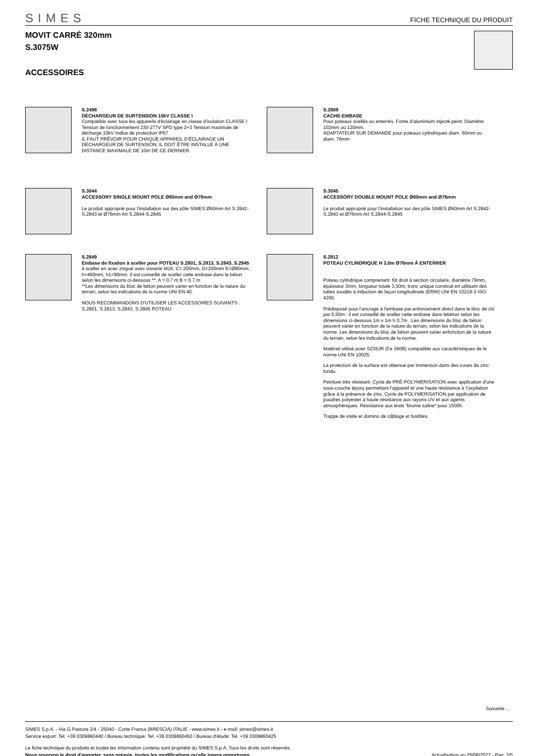SIMES
FICHE TECHNIQUE DU PRODUIT
MOVIT CARRÉ 320mm
S.3075W
ACCESSOIRES
S.2498
DÉCHARGEUR DE SURTENSION 10kV CLASSE I
Compatible avec tous les appareils d'éclairage en classe d'isolation CLASSE I Tension de fonctionnement 230-277V SPD type 2+3 Tension maximale de décharge 10kV Indice de protection IP67
IL FAUT PRÉVOIR POUR CHAQUE APPAREIL D'ÉCLAIRAGE UN DÉCHARGEUR DE SURTENSION; IL DOIT ÊTRE INSTALLÉ À UNE DISTANCE MAXIMALE DE 10m DE CE DERNIER.
S.2809
CACHE-EMBASE
Pour poteaux scellés ou enterrés. Fonte d'aluminium injecté peint. Diamètre 102mm ou 120mm.
ADAPTATEUR SUR DEMANDE pour poteaux cylindriques diam. 60mm ou diam. 76mm
S.3044
ACCESSORY SINGLE MOUNT POLE Ø60mm and Ø76mm
Le produit approprié pour l'installation sur des pôle SIMES Ø60mm Art S.2842-S.2843 et Ø76mm Art S.2844-S.2845
S.3045
ACCESSORY DOUBLE MOUNT POLE Ø60mm and Ø76mm
Le produit approprié pour l'installation sur des pôle SIMES Ø60mm Art S.2842-S.2843 et Ø76mm Art S.2844-S.2845
S.2849
Embase de fixation à sceller pour POTEAU S.2801, S.2813, S.2843, S.2845
à sceller en acier zingué avec visserie M16, C= 200mm, D=200mm E=Ø80mm, h=460mm, h1=90mm. Il est conseillé de sceller cette embase dans le béton selon les dimensions ci-dessous **: A = 0.7 m B = 0.7 m
**Les dimensions du bloc de béton peuvent varier en fonction de la nature du terrain, selon les indications de la norme UNI EN 40.
NOUS RECOMMANDONS D'UTILISER LES ACCESSOIRES SUIVANTS :
S.2801, S.2813, S.2843, S.2845 POTEAU
S.2812
POTEAU CYLINDRIQUE H 3,0m Ø76mm À ENTERRER
Poteau cylindrique comprenant: fût droit à section circulaire, diamètre 76mm, épaisseur 3mm, longueur totale 3,50m, tronc unique construit en utilisant des tubes soudés à induction de façon longitudinale (ERW) UNI EN 10219-2-ISO 4200.
Prédisposé pour l'ancrage à l'embase par enfoncement direct dans le bloc de cls par 0,50m : il est conseillé de sceller cette embase dans lebéton selon les dimensions ci-dessous 1m x 1m h 0,7m . Les dimensions du bloc de béton peuvent varier en fonction de la nature du terrain, selon les indications de la norme. Les dimensions du bloc de béton peuvent varier enfonction de la nature du terrain, selon les indications de la norme.
Matériel utilisé acier S235JR (Fe 360B) compatible aux caractéristiques de le norme UNI EN 10025;
La protection de la surface est obtenue par immersion dans des cuves de zinc fondu.
Peinture très résistant: Cycle de PRÉ-POLYMERISATION avec application d'une sous-couche époxy permettant l'appareil et une haute résistance à l'oxydation grâce à la présence de zinc. Cycle de POLYMERISATION par application de poudres polyester à haute résistance aux rayons UV et aux agents atmosphériques. Résistance aux tests "brume saline" pour 1500h.
Trappe de visite et domino de câblage et fusibles.
Suivante ...
SIMES S.p.A. - Via G.Pastore 2/4 - 25040 - Corte Franca (BRESCIA) ITALIE - www.simes.it - e-mail: simes@simes.it
Service export: Tel. +39 0309860440 / Bureau technique: Tel. +39 0309860450 / Bureau d'étude: Tel. +39 0309860425
Le fiche technique du produits et toutes les information contenu sont propriété du SIMES S.p.A. Tous les droits sont réservés.
Nous reservon le droit d'apporter, sans préavis, toutes les modifications qu'elle jugera opportunes. Actualisation au 26/08/2022 - Pag. 3/5